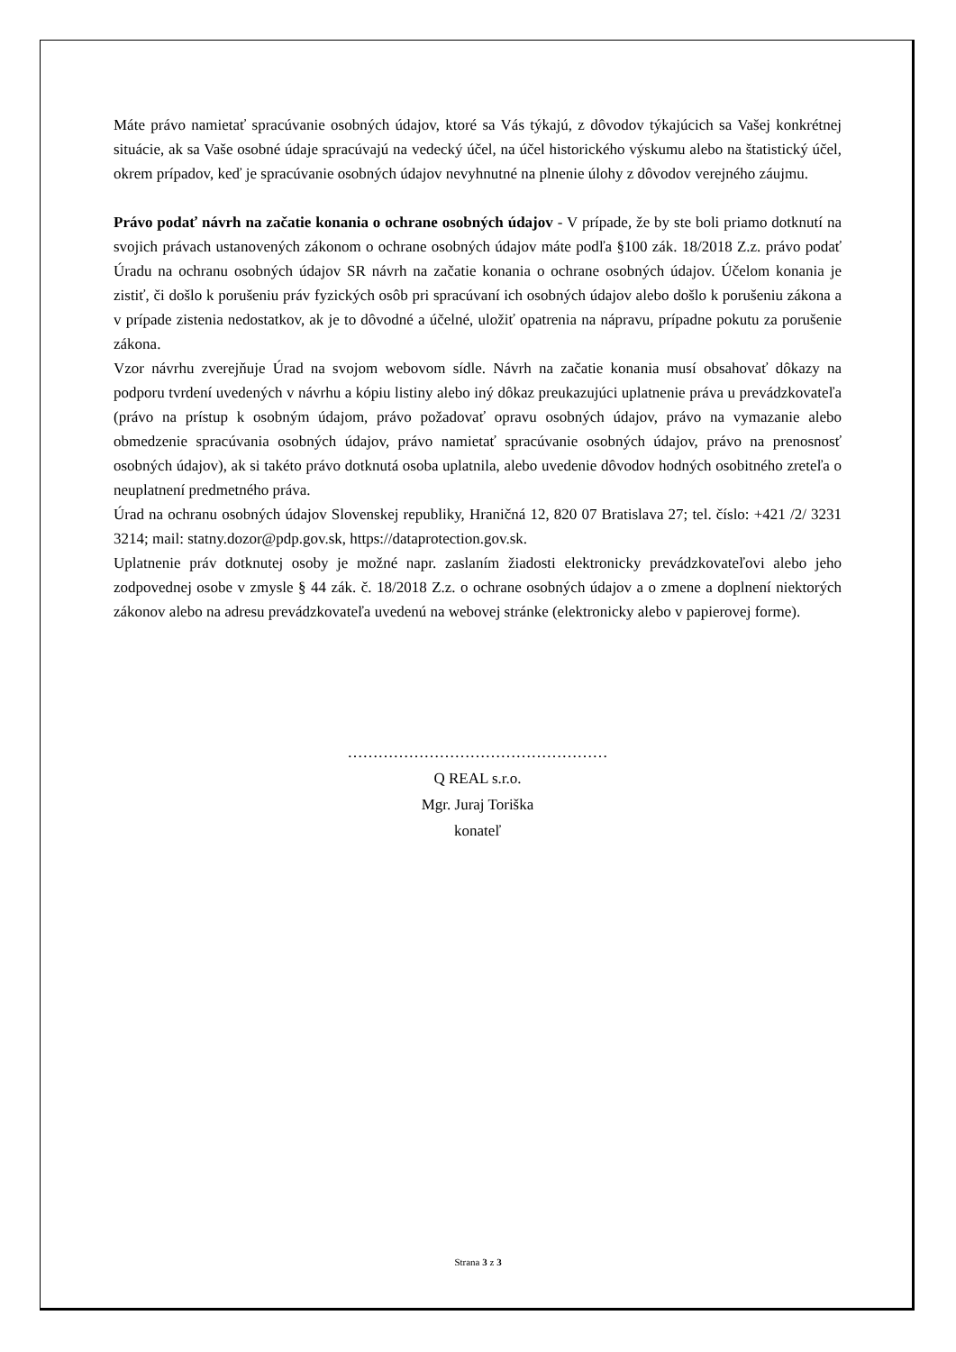Máte právo namietať spracúvanie osobných údajov, ktoré sa Vás týkajú, z dôvodov týkajúcich sa Vašej konkrétnej situácie, ak sa Vaše osobné údaje spracúvajú na vedecký účel, na účel historického výskumu alebo na štatistický účel, okrem prípadov, keď je spracúvanie osobných údajov nevyhnutné na plnenie úlohy z dôvodov verejného záujmu.
Právo podať návrh na začatie konania o ochrane osobných údajov - V prípade, že by ste boli priamo dotknutí na svojich právach ustanovených zákonom o ochrane osobných údajov máte podľa §100 zák. 18/2018 Z.z. právo podať Úradu na ochranu osobných údajov SR návrh na začatie konania o ochrane osobných údajov. Účelom konania je zistiť, či došlo k porušeniu práv fyzických osôb pri spracúvaní ich osobných údajov alebo došlo k porušeniu zákona a v prípade zistenia nedostatkov, ak je to dôvodné a účelné, uložiť opatrenia na nápravu, prípadne pokutu za porušenie zákona.
Vzor návrhu zverejňuje Úrad na svojom webovom sídle. Návrh na začatie konania musí obsahovať dôkazy na podporu tvrdení uvedených v návrhu a kópiu listiny alebo iný dôkaz preukazujúci uplatnenie práva u prevádzkovateľa (právo na prístup k osobným údajom, právo požadovať opravu osobných údajov, právo na vymazanie alebo obmedzenie spracúvania osobných údajov, právo namietať spracúvanie osobných údajov, právo na prenosnosť osobných údajov), ak si takéto právo dotknutá osoba uplatnila, alebo uvedenie dôvodov hodných osobitného zreteľa o neuplatnení predmetného práva.
Úrad na ochranu osobných údajov Slovenskej republiky, Hraničná 12, 820 07 Bratislava 27; tel. číslo: +421 /2/ 3231 3214; mail: statny.dozor@pdp.gov.sk, https://dataprotection.gov.sk.
Uplatnenie práv dotknutej osoby je možné napr. zaslaním žiadosti elektronicky prevádzkovateľovi alebo jeho zodpovednej osobe v zmysle § 44 zák. č. 18/2018 Z.z. o ochrane osobných údajov a o zmene a doplnení niektorých zákonov alebo na adresu prevádzkovateľa uvedenú na webovej stránke (elektronicky alebo v papierovej forme).
……………………………………………
Q REAL s.r.o.
Mgr. Juraj Toriška
konateľ
Strana 3 z 3